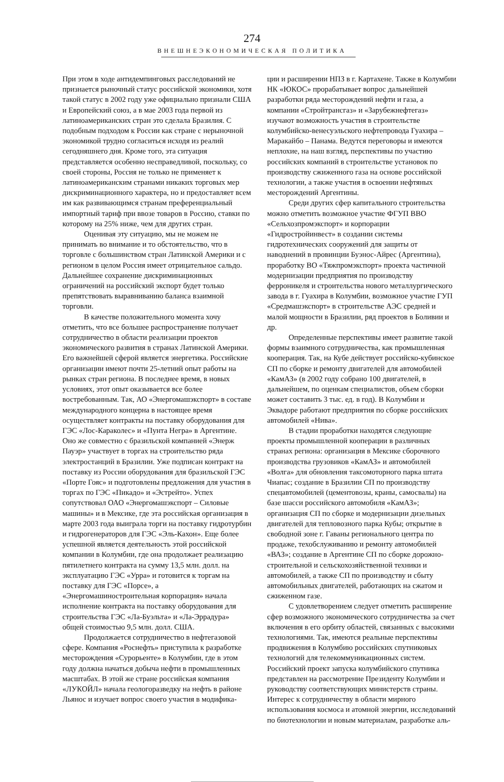274
ВНЕШНЕЭКОНОМИЧЕСКАЯ ПОЛИТИКА
При этом в ходе антидемпинговых расследований не признается рыночный статус российской экономики, хотя такой статус в 2002 году уже официально признали США и Европейский союз, а в мае 2003 года первой из латиноамериканских стран это сделала Бразилия. С подобным подходом к России как стране с нерыночной экономикой трудно согласиться исходя из реалий сегодняшнего дня. Кроме того, эта ситуация представляется особенно несправедливой, поскольку, со своей стороны, Россия не только не применяет к латиноамериканским странами никаких торговых мер дискриминационного характера, но и предоставляет всем им как развивающимся странам преференциальный импортный тариф при ввозе товаров в Россию, ставки по которому на 25% ниже, чем для других стран.
Оценивая эту ситуацию, мы не можем не принимать во внимание и то обстоятельство, что в торговле с большинством стран Латинской Америки и с регионом в целом Россия имеет отрицательное сальдо. Дальнейшее сохранение дискриминационных ограничений на российский экспорт будет только препятствовать выравниванию баланса взаимной торговли.
В качестве положительного момента хочу отметить, что все большее распространение получает сотрудничество в области реализации проектов экономического развития в странах Латинской Америки. Его важнейшей сферой является энергетика. Российские организации имеют почти 25-летний опыт работы на рынках стран региона. В последнее время, в новых условиях, этот опыт оказывается все более востребованным. Так, АО «Энергомашэкспорт» в составе международного концерна в настоящее время осуществляет контракты на поставку оборудования для ГЭС «Лос-Караколес» и «Пунта Негра» в Аргентине. Оно же совместно с бразильской компанией «Энерж Пауэр» участвует в торгах на строительство ряда электростанций в Бразилии. Уже подписан контракт на поставку из России оборудования для бразильской ГЭС «Порте Гояс» и подготовлены предложения для участия в торгах по ГЭС «Пикадо» и «Эстрейто». Успех сопутствовал ОАО «Энергомашэкспорт – Силовые машины» и в Мексике, где эта российская организация в марте 2003 года выиграла торги на поставку гидротурбин и гидрогенераторов для ГЭС «Эль-Кахон». Еще более успешной является деятельность этой российской компании в Колумбии, где она продолжает реализацию пятилетнего контракта на сумму 13,5 млн. долл. на эксплуатацию ГЭС «Урра» и готовится к торгам на поставку для ГЭС «Порсе», а «Энергомашиностроительная корпорация» начала исполнение контракта на поставку оборудования для строительства ГЭС «Ла-Буэльта» и «Ла-Эррадура» общей стоимостью 9,5 млн. долл. США.
Продолжается сотрудничество в нефтегазовой сфере. Компания «Роснефть» приступила к разработке месторождения «Сурорьенте» в Колумбии, где в этом году должна начаться добыча нефти в промышленных масштабах. В этой же стране российская компания «ЛУКОЙЛ» начала геологоразведку на нефть в районе Льянос и изучает вопрос своего участия в модифика-
ции и расширении НПЗ в г. Картахене. Также в Колумбии НК «ЮКОС» прорабатывает вопрос дальнейшей разработки ряда месторождений нефти и газа, а компании «Стройтрансгаз» и «Зарубежнефтегаз» изучают возможность участия в строительстве колумбийско-венесуэльского нефтепровода Гуахира – Маракайбо – Панама. Ведутся переговоры и имеются неплохие, на наш взгляд, перспективы по участию российских компаний в строительстве установок по производству сжиженного газа на основе российской технологии, а также участия в освоении нефтяных месторождений Аргентины.
Среди других сфер капитального строительства можно отметить возможное участие ФГУП ВВО «Сельхозпромэкспорт» и корпорации «Гидростройинвест» в создании системы гидротехнических сооружений для защиты от наводнений в провинции Буэнос-Айрес (Аргентина), проработку ВО «Тяжпромэкспорт» проекта частичной модернизации предприятия по производству ферроникеля и строительства нового металлургического завода в г. Гуахира в Колумбии, возможное участие ГУП «Средмашэкспорт» в строительстве АЭС средней и малой мощности в Бразилии, ряд проектов в Боливии и др.
Определенные перспективы имеет развитие такой формы взаимного сотрудничества, как промышленная кооперация. Так, на Кубе действует российско-кубинское СП по сборке и ремонту двигателей для автомобилей «КамАЗ» (в 2002 году собрано 100 двигателей, в дальнейшем, по оценкам специалистов, объем сборки может составить 3 тыс. ед. в год). В Колумбии и Эквадоре работают предприятия по сборке российских автомобилей «Нива».
В стадии проработки находятся следующие проекты промышленной кооперации в различных странах региона: организация в Мексике сборочного производства грузовиков «КамАЗ» и автомобилей «Волга» для обновления таксомоторного парка штата Чиапас; создание в Бразилии СП по производству спецавтомобилей (цементовозы, краны, самосвалы) на базе шасси российского автомобиля «КамАЗ»; организация СП по сборке и модернизации дизельных двигателей для тепловозного парка Кубы; открытие в свободной зоне г. Гаваны регионального центра по продаже, техобслуживанию и ремонту автомобилей «ВАЗ»; создание в Аргентине СП по сборке дорожно-строительной и сельскохозяйственной техники и автомобилей, а также СП по производству и сбыту автомобильных двигателей, работающих на сжатом и сжиженном газе.
С удовлетворением следует отметить расширение сфер возможного экономического сотрудничества за счет включения в его орбиту областей, связанных с высокими технологиями. Так, имеются реальные перспективы продвижения в Колумбию российских спутниковых технологий для телекоммуникационных систем. Российский проект запуска колумбийского спутника представлен на рассмотрение Президенту Колумбии и руководству соответствующих министерств страны. Интерес к сотрудничеству в области мирного использования космоса и атомной энергии, исследований по биотехнологии и новым материалам, разработке аль-